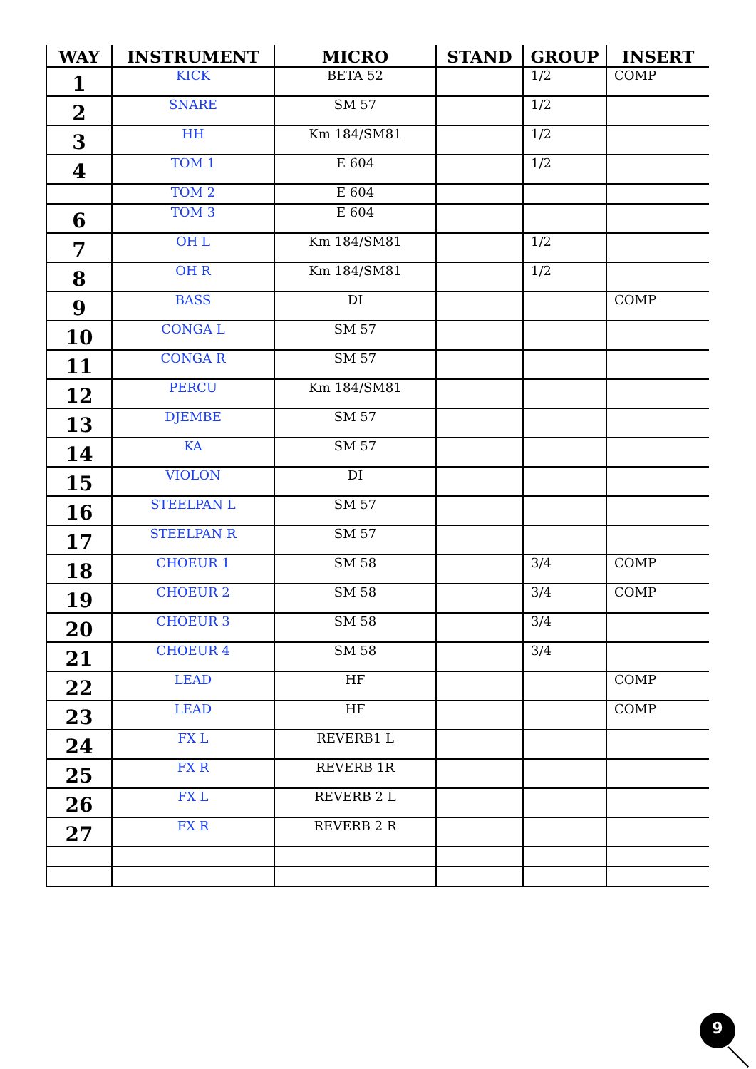| WAY | INSTRUMENT | MICRO | STAND | GROUP | INSERT |
| --- | --- | --- | --- | --- | --- |
| 1 | KICK | BETA 52 | | 1/2 | COMP |
| 2 | SNARE | SM 57 | | 1/2 | |
| 3 | HH | Km 184/SM81 | | 1/2 | |
| 4 | TOM 1 | E 604 | | 1/2 | |
| | TOM 2 | E 604 | | | |
| 6 | TOM 3 | E 604 | | | |
| 7 | OH L | Km 184/SM81 | | 1/2 | |
| 8 | OH R | Km 184/SM81 | | 1/2 | |
| 9 | BASS | DI | | | COMP |
| 10 | CONGA L | SM 57 | | | |
| 11 | CONGA R | SM 57 | | | |
| 12 | PERCU | Km 184/SM81 | | | |
| 13 | DJEMBE | SM 57 | | | |
| 14 | KA | SM 57 | | | |
| 15 | VIOLON | DI | | | |
| 16 | STEELPAN L | SM 57 | | | |
| 17 | STEELPAN R | SM 57 | | | |
| 18 | CHOEUR 1 | SM 58 | | 3/4 | COMP |
| 19 | CHOEUR 2 | SM 58 | | 3/4 | COMP |
| 20 | CHOEUR 3 | SM 58 | | 3/4 | |
| 21 | CHOEUR 4 | SM 58 | | 3/4 | |
| 22 | LEAD | HF | | | COMP |
| 23 | LEAD | HF | | | COMP |
| 24 | FX L | REVERB1 L | | | |
| 25 | FX R | REVERB 1R | | | |
| 26 | FX L | REVERB 2 L | | | |
| 27 | FX R | REVERB 2 R | | | |
9